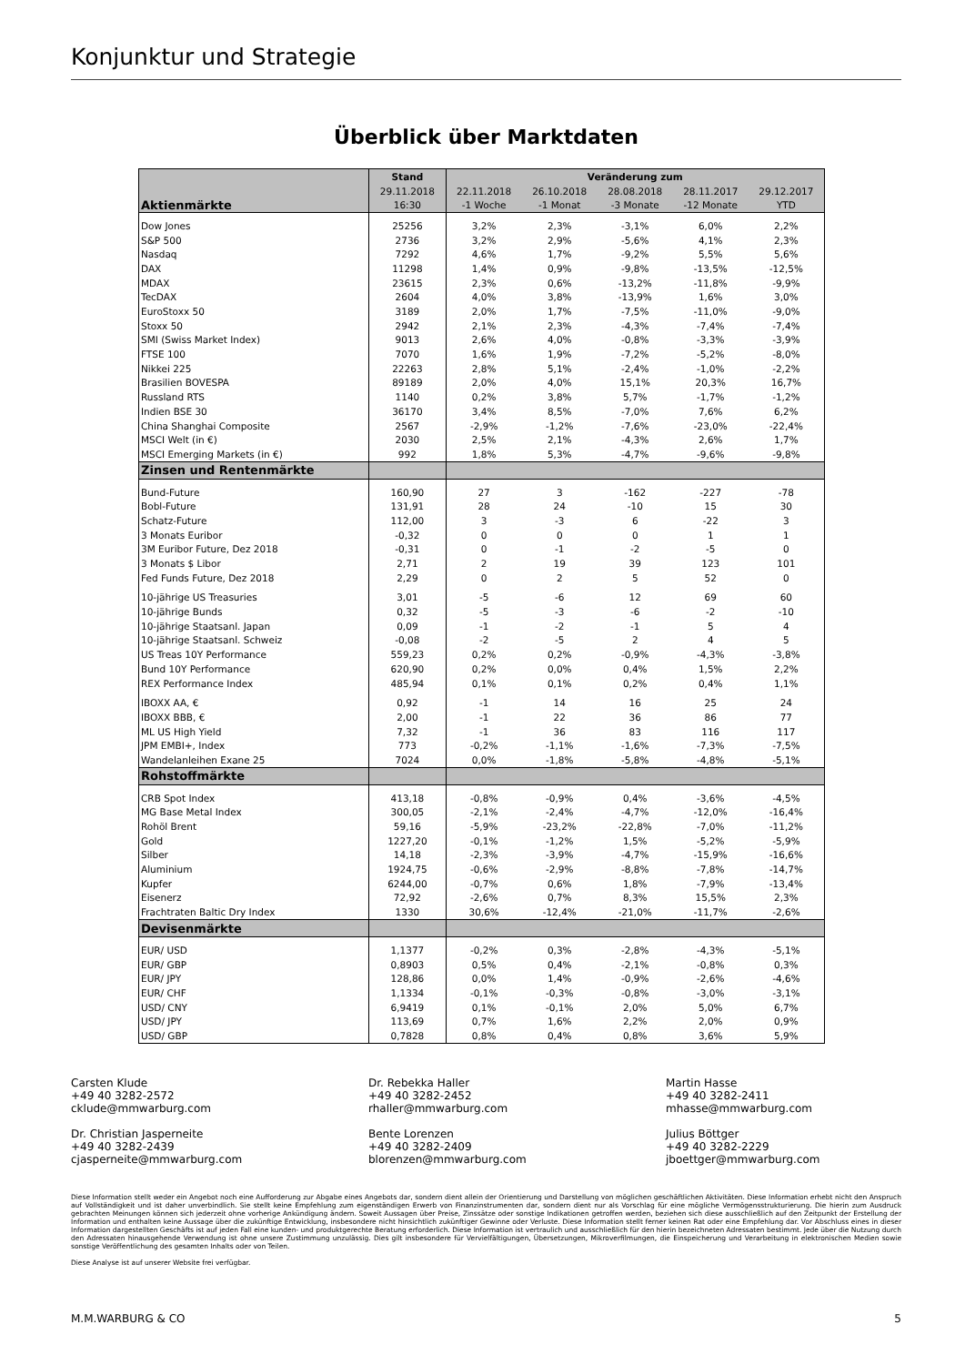Konjunktur und Strategie
Überblick über Marktdaten
| | Stand | Veränderung zum | | | | |
| --- | --- | --- | --- | --- | --- | --- |
| | 29.11.2018 | 22.11.2018 | 26.10.2018 | 28.08.2018 | 28.11.2017 | 29.12.2017 |
| Aktienmärkte | 16:30 | -1 Woche | -1 Monat | -3 Monate | -12 Monate | YTD |
| Dow Jones | 25256 | 3,2% | 2,3% | -3,1% | 6,0% | 2,2% |
| S&P 500 | 2736 | 3,2% | 2,9% | -5,6% | 4,1% | 2,3% |
| Nasdaq | 7292 | 4,6% | 1,7% | -9,2% | 5,5% | 5,6% |
| DAX | 11298 | 1,4% | 0,9% | -9,8% | -13,5% | -12,5% |
| MDAX | 23615 | 2,3% | 0,6% | -13,2% | -11,8% | -9,9% |
| TecDAX | 2604 | 4,0% | 3,8% | -13,9% | 1,6% | 3,0% |
| EuroStoxx 50 | 3189 | 2,0% | 1,7% | -7,5% | -11,0% | -9,0% |
| Stoxx 50 | 2942 | 2,1% | 2,3% | -4,3% | -7,4% | -7,4% |
| SMI (Swiss Market Index) | 9013 | 2,6% | 4,0% | -0,8% | -3,3% | -3,9% |
| FTSE 100 | 7070 | 1,6% | 1,9% | -7,2% | -5,2% | -8,0% |
| Nikkei 225 | 22263 | 2,8% | 5,1% | -2,4% | -1,0% | -2,2% |
| Brasilien BOVESPA | 89189 | 2,0% | 4,0% | 15,1% | 20,3% | 16,7% |
| Russland RTS | 1140 | 0,2% | 3,8% | 5,7% | -1,7% | -1,2% |
| Indien BSE 30 | 36170 | 3,4% | 8,5% | -7,0% | 7,6% | 6,2% |
| China Shanghai Composite | 2567 | -2,9% | -1,2% | -7,6% | -23,0% | -22,4% |
| MSCI Welt (in €) | 2030 | 2,5% | 2,1% | -4,3% | 2,6% | 1,7% |
| MSCI Emerging Markets (in €) | 992 | 1,8% | 5,3% | -4,7% | -9,6% | -9,8% |
| Zinsen und Rentenmärkte | | | | | | |
| Bund-Future | 160,90 | 27 | 3 | -162 | -227 | -78 |
| Bobl-Future | 131,91 | 28 | 24 | -10 | 15 | 30 |
| Schatz-Future | 112,00 | 3 | -3 | 6 | -22 | 3 |
| 3 Monats Euribor | -0,32 | 0 | 0 | 0 | 1 | 1 |
| 3M Euribor Future, Dez 2018 | -0,31 | 0 | -1 | -2 | -5 | 0 |
| 3 Monats $ Libor | 2,71 | 2 | 19 | 39 | 123 | 101 |
| Fed Funds Future, Dez 2018 | 2,29 | 0 | 2 | 5 | 52 | 0 |
| 10-jährige US Treasuries | 3,01 | -5 | -6 | 12 | 69 | 60 |
| 10-jährige Bunds | 0,32 | -5 | -3 | -6 | -2 | -10 |
| 10-jährige Staatsanl. Japan | 0,09 | -1 | -2 | -1 | 5 | 4 |
| 10-jährige Staatsanl. Schweiz | -0,08 | -2 | -5 | 2 | 4 | 5 |
| US Treas 10Y Performance | 559,23 | 0,2% | 0,2% | -0,9% | -4,3% | -3,8% |
| Bund 10Y Performance | 620,90 | 0,2% | 0,0% | 0,4% | 1,5% | 2,2% |
| REX Performance Index | 485,94 | 0,1% | 0,1% | 0,2% | 0,4% | 1,1% |
| IBOXX AA, € | 0,92 | -1 | 14 | 16 | 25 | 24 |
| IBOXX BBB, € | 2,00 | -1 | 22 | 36 | 86 | 77 |
| ML US High Yield | 7,32 | -1 | 36 | 83 | 116 | 117 |
| JPM EMBI+, Index | 773 | -0,2% | -1,1% | -1,6% | -7,3% | -7,5% |
| Wandelanleihen Exane 25 | 7024 | 0,0% | -1,8% | -5,8% | -4,8% | -5,1% |
| Rohstoffmärkte | | | | | | |
| CRB Spot Index | 413,18 | -0,8% | -0,9% | 0,4% | -3,6% | -4,5% |
| MG Base Metal Index | 300,05 | -2,1% | -2,4% | -4,7% | -12,0% | -16,4% |
| Rohöl Brent | 59,16 | -5,9% | -23,2% | -22,8% | -7,0% | -11,2% |
| Gold | 1227,20 | -0,1% | -1,2% | 1,5% | -5,2% | -5,9% |
| Silber | 14,18 | -2,3% | -3,9% | -4,7% | -15,9% | -16,6% |
| Aluminium | 1924,75 | -0,6% | -2,9% | -8,8% | -7,8% | -14,7% |
| Kupfer | 6244,00 | -0,7% | 0,6% | 1,8% | -7,9% | -13,4% |
| Eisenerz | 72,92 | -2,6% | 0,7% | 8,3% | 15,5% | 2,3% |
| Frachtraten Baltic Dry Index | 1330 | 30,6% | -12,4% | -21,0% | -11,7% | -2,6% |
| Devisenmärkte | | | | | | |
| EUR/ USD | 1,1377 | -0,2% | 0,3% | -2,8% | -4,3% | -5,1% |
| EUR/ GBP | 0,8903 | 0,5% | 0,4% | -2,1% | -0,8% | 0,3% |
| EUR/ JPY | 128,86 | 0,0% | 1,4% | -0,9% | -2,6% | -4,6% |
| EUR/ CHF | 1,1334 | -0,1% | -0,3% | -0,8% | -3,0% | -3,1% |
| USD/ CNY | 6,9419 | 0,1% | -0,1% | 2,0% | 5,0% | 6,7% |
| USD/ JPY | 113,69 | 0,7% | 1,6% | 2,2% | 2,0% | 0,9% |
| USD/ GBP | 0,7828 | 0,8% | 0,4% | 0,8% | 3,6% | 5,9% |
Carsten Klude
+49 40 3282-2572
cklude@mmwarburg.com
Dr. Rebekka Haller
+49 40 3282-2452
rhaller@mmwarburg.com
Martin Hasse
+49 40 3282-2411
mhasse@mmwarburg.com
Dr. Christian Jasperneite
+49 40 3282-2439
cjasperneite@mmwarburg.com
Bente Lorenzen
+49 40 3282-2409
blorenzen@mmwarburg.com
Julius Böttger
+49 40 3282-2229
jboettger@mmwarburg.com
Diese Information stellt weder ein Angebot noch eine Aufforderung zur Abgabe eines Angebots dar, sondern dient allein der Orientierung und Darstellung von möglichen geschäftlichen Aktivitäten. Diese Information erhebt nicht den Anspruch auf Vollständigkeit und ist daher unverbindlich. Sie stellt keine Empfehlung zum eigenständigen Erwerb von Finanzinstrumenten dar, sondern dient nur als Vorschlag für eine mögliche Vermögensstrukturierung. Die hierin zum Ausdruck gebrachten Meinungen können sich jederzeit ohne vorherige Ankündigung ändern. Soweit Aussagen über Preise, Zinssätze oder sonstige Indikationen getroffen werden, beziehen sich diese ausschließlich auf den Zeitpunkt der Erstellung der Information und enthalten keine Aussage über die zukünftige Entwicklung, insbesondere nicht hinsichtlich zukünftiger Gewinne oder Verluste. Diese Information stellt ferner keinen Rat oder eine Empfehlung dar. Vor Abschluss eines in dieser Information dargestellten Geschäfts ist auf jeden Fall eine kunden- und produktgerechte Beratung erforderlich. Diese Information ist vertraulich und ausschließlich für den hierin bezeichneten Adressaten bestimmt. Jede über die Nutzung durch den Adressaten hinausgehende Verwendung ist ohne unsere Zustimmung unzulässig. Dies gilt insbesondere für Vervielfältigungen, Übersetzungen, Mikroverfilmungen, die Einspeicherung und Verarbeitung in elektronischen Medien sowie sonstige Veröffentlichung des gesamten Inhalts oder von Teilen.
Diese Analyse ist auf unserer Website frei verfügbar.
M.M.WARBURG & CO 5